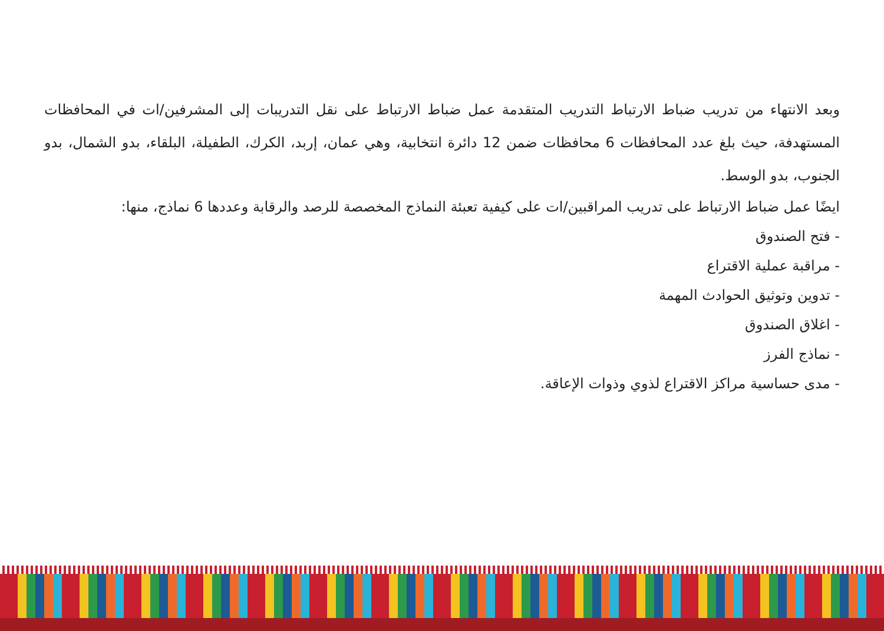وبعد الانتهاء من تدريب ضباط الارتباط التدريب المتقدمة عمل ضباط الارتباط على نقل التدريبات إلى المشرفين/ات في المحافظات المستهدفة، حيث بلغ عدد المحافظات 6 محافظات ضمن 12 دائرة انتخابية، وهي عمان، إربد، الكرك، الطفيلة، البلقاء، بدو الشمال، بدو الجنوب، بدو الوسط.
ايضًا عمل ضباط الارتباط على تدريب المراقبين/ات على كيفية تعبئة النماذج المخصصة للرصد والرقابة وعددها 6 نماذج، منها:
- فتح الصندوق
- مراقبة عملية الاقتراع
- تدوين وتوثيق الحوادث المهمة
- اغلاق الصندوق
- نماذج الفرز
- مدى حساسية مراكز الاقتراع لذوي وذوات الإعاقة.